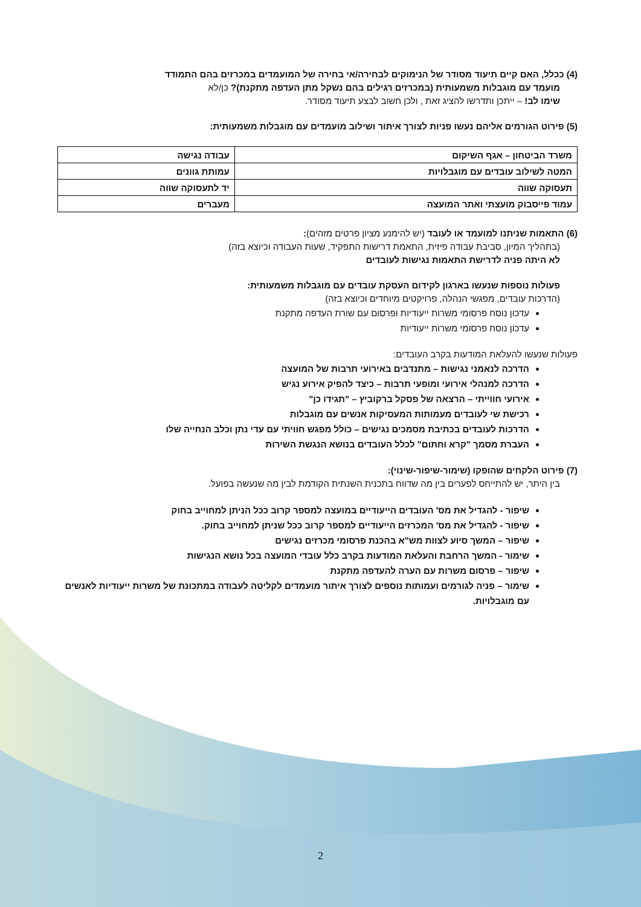(4) ככלל, האם קיים תיעוד מסודר של הנימוקים לבחירה/אי בחירה של המועמדים במכרזים בהם התמודד
מועמד עם מוגבלות משמעותית (במכרזים רגילים בהם נשקל מתן העדפה מתקנת)? כן/לא
שימו לב! – ייתכן ותדרשו להציג זאת , ולכן חשוב לבצע תיעוד מסודר.
(5) פירוט הגורמים אליהם נעשו פניות לצורך איתור ושילוב מועמדים עם מוגבלות משמעותית:
| משרד הביטחון – אגף השיקום | עבודה נגישה |
| המטה לשילוב עובדים עם מוגבלויות | עמותת גוונים |
| תעסוקה שווה | יד לתעסוקה שווה |
| עמוד פייסבוק מועצתי ואתר המועצה | מעברים |
(6) התאמות שניתנו למועמד או לעובד (יש להימנע מציון פרטים מזהים):
(בתהליך המיון, סביבת עבודה פיזית, התאמת דרישות התפקיד, שעות העבודה וכיוצא בזה)
לא היתה פניה לדרישת התאמות נגישות לעובדים
פעולות נוספות שנעשו בארגון לקידום העסקת עובדים עם מוגבלות משמעותית:
(הדרכות עובדים, מפגשי הנהלה, פרויקטים מיוחדים וכיוצא בזה)
עדכון נוסח פרסומי משרות ייעודיות ופרסום עם שורת העדפה מתקנת
עדכון נוסח פרסומי משרות ייעודיות
פעולות שנעשו להעלאת המודעות בקרב העובדים:
הדרכה לנאמני נגישות – מתנדבים באירועי תרבות של המועצה
הדרכה למנהלי אירועי ומופעי תרבות – כיצד להפיק אירוע נגיש
אירועי חווייתי – הרצאה של פסקל ברקוביץ – "תגידו כן"
רכישת שי לעובדים מעמותות המעסיקות אנשים עם מוגבלות
הדרכות לעובדים בכתיבת מסמכים נגישים – כולל מפגש חוויתי עם עדי נתן וכלב הנחייה שלו
העברת מסמך "קרא וחתום" לכלל העובדים בנושא הנגשת השירות
(7) פירוט הלקחים שהופקו (שימור-שיפור-שינוי):
בין היתר, יש להתייחס לפערים בין מה שדווח בתכנית השנתית הקודמת לבין מה שנעשה בפועל.
שיפור - להגדיל את מס' העובדים הייעודיים במועצה למספר קרוב ככל הניתן למחוייב בחוק
שיפור - להגדיל את מס' המכרזים הייעודיים למספר קרוב ככל שניתן למחוייב בחוק.
שיפור – המשך סיוע לצוות מש"א בהכנת פרסומי מכרזים נגישים
שימור - המשך הרחבת והעלאת המודעות בקרב כלל עובדי המועצה בכל נושא הנגישות
שיפור – פרסום משרות עם הערה להעדפה מתקנת
שימור – פניה לגורמים ועמותות נוספים לצורך איתור מועמדים לקליטה לעבודה במתכונת של משרות ייעודיות לאנשים עם מוגבלויות.
2